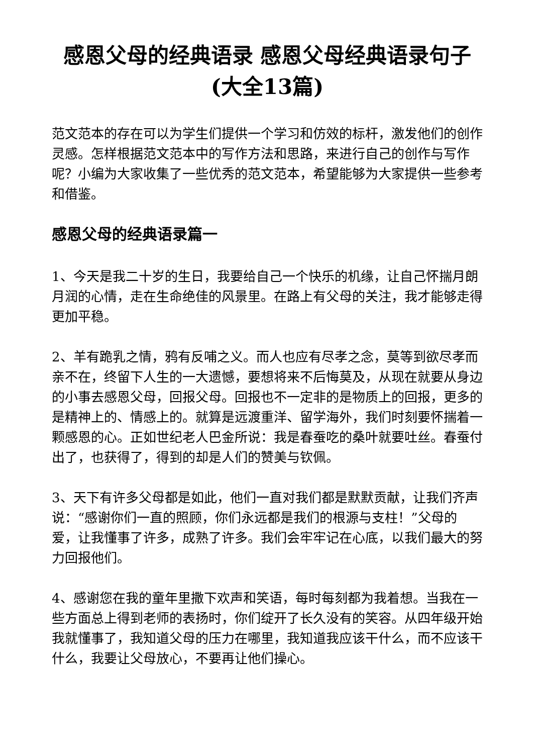感恩父母的经典语录 感恩父母经典语录句子(大全13篇)
范文范本的存在可以为学生们提供一个学习和仿效的标杆，激发他们的创作灵感。怎样根据范文范本中的写作方法和思路，来进行自己的创作与写作呢？小编为大家收集了一些优秀的范文范本，希望能够为大家提供一些参考和借鉴。
感恩父母的经典语录篇一
1、今天是我二十岁的生日，我要给自己一个快乐的机缘，让自己怀揣月朗月润的心情，走在生命绝佳的风景里。在路上有父母的关注，我才能够走得更加平稳。
2、羊有跪乳之情，鸦有反哺之义。而人也应有尽孝之念，莫等到欲尽孝而亲不在，终留下人生的一大遗憾，要想将来不后悔莫及，从现在就要从身边的小事去感恩父母，回报父母。回报也不一定非的是物质上的回报，更多的是精神上的、情感上的。就算是远渡重洋、留学海外，我们时刻要怀揣着一颗感恩的心。正如世纪老人巴金所说：我是春蚕吃的桑叶就要吐丝。春蚕付出了，也获得了，得到的却是人们的赞美与钦佩。
3、天下有许多父母都是如此，他们一直对我们都是默默贡献，让我们齐声说：“感谢你们一直的照顾，你们永远都是我们的根源与支柱！”父母的爱，让我懂事了许多，成熟了许多。我们会牢牢记在心底，以我们最大的努力回报他们。
4、感谢您在我的童年里撒下欢声和笑语，每时每刻都为我着想。当我在一些方面总上得到老师的表扬时，你们绽开了长久没有的笑容。从四年级开始我就懂事了，我知道父母的压力在哪里，我知道我应该干什么，而不应该干什么，我要让父母放心，不要再让他们操心。